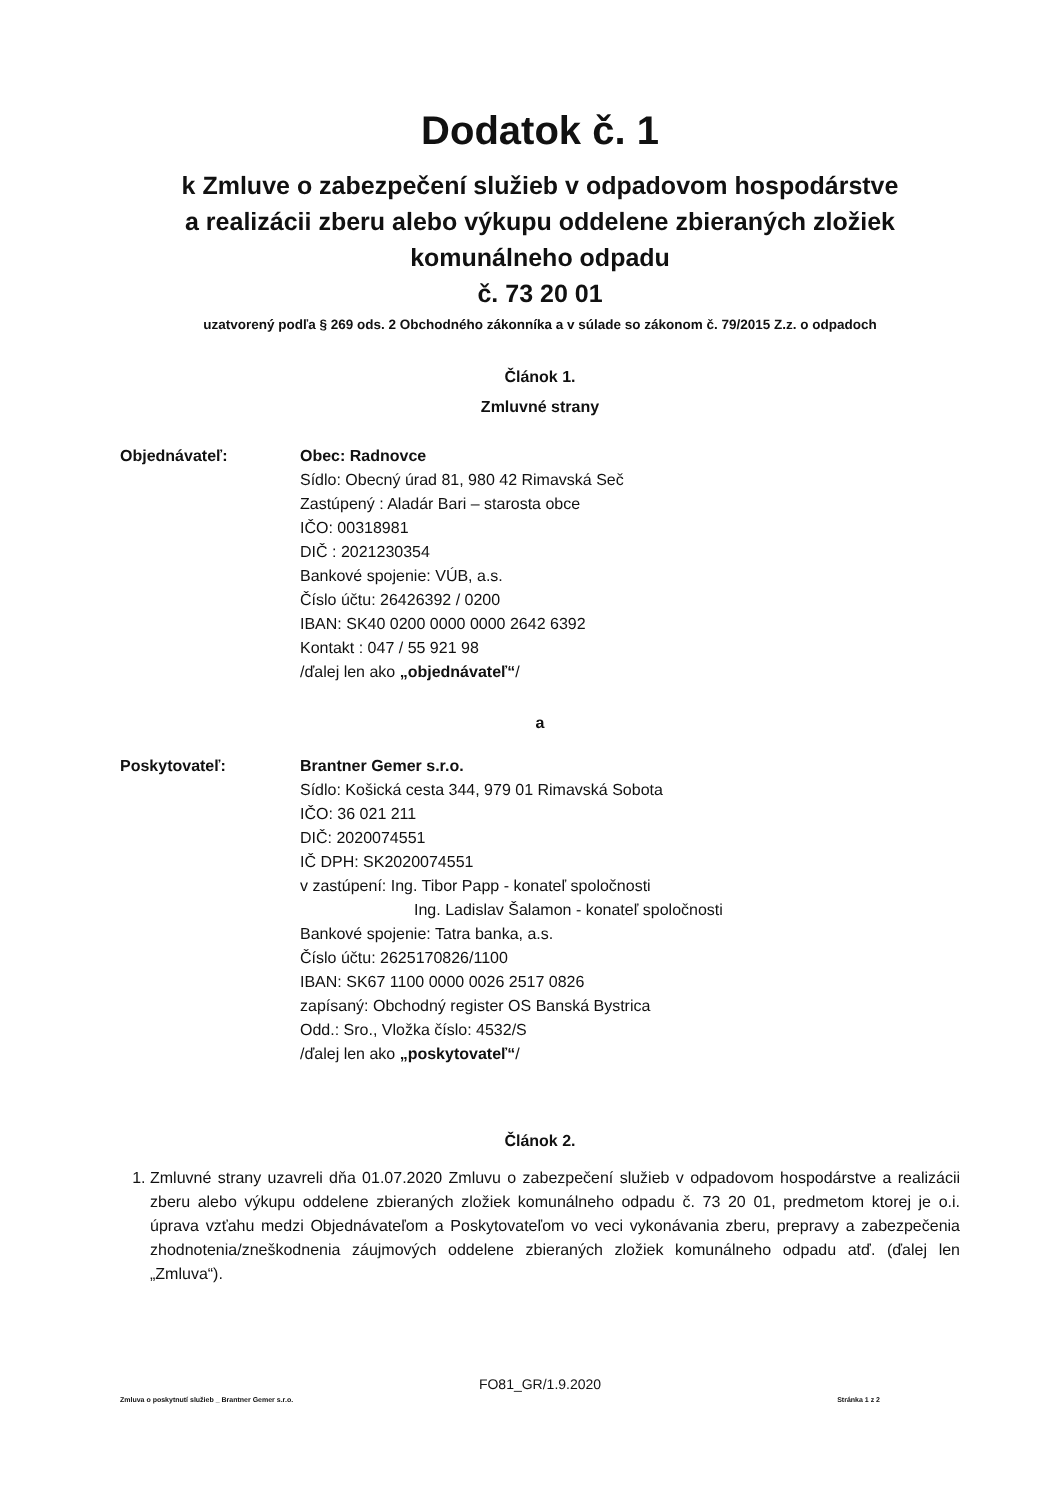Dodatok č. 1
k Zmluve o zabezpečení služieb v odpadovom hospodárstve
a realizácii zberu alebo výkupu oddelene zbieraných zložiek
komunálneho odpadu
č. 73 20 01
uzatvorený podľa § 269 ods. 2 Obchodného zákonníka a v súlade so zákonom č. 79/2015 Z.z. o odpadoch
Článok 1.
Zmluvné strany
Objednávateľ: Obec: Radnovce
Sídlo: Obecný úrad 81, 980 42 Rimavská Seč
Zastúpený : Aladár Bari – starosta obce
IČO: 00318981
DIČ : 2021230354
Bankové spojenie: VÚB, a.s.
Číslo účtu: 26426392 / 0200
IBAN: SK40 0200 0000 0000 2642 6392
Kontakt : 047 / 55 921 98
/ďalej len ako „objednávateľ“/
a
Poskytovateľ: Brantner Gemer s.r.o.
Sídlo: Košická cesta 344, 979 01 Rimavská Sobota
IČO: 36 021 211
DIČ: 2020074551
IČ DPH: SK2020074551
v zastúpení: Ing. Tibor Papp - konateľ spoločnosti
Ing. Ladislav Šalamon - konateľ spoločnosti
Bankové spojenie: Tatra banka, a.s.
Číslo účtu: 2625170826/1100
IBAN: SK67 1100 0000 0026 2517 0826
zapísaný: Obchodný register OS Banská Bystrica
Odd.: Sro., Vložka číslo: 4532/S
/ďalej len ako „poskytovateľ“/
Článok 2.
1. Zmluvné strany uzavreli dňa 01.07.2020 Zmluvu o zabezpečení služieb v odpadovom hospodárstve a realizácii zberu alebo výkupu oddelene zbieraných zložiek komunálneho odpadu č. 73 20 01, predmetom ktorej je o.i. úprava vzťahu medzi Objednávateľom a Poskytovateľom vo veci vykonávania zberu, prepravy a zabezpečenia zhodnotenia/zneškodnenia záujmových oddelene zbieraných zložiek komunálneho odpadu atď. (ďalej len „Zmluva“).
FO81_GR/1.9.2020
Zmluva o poskytnutí služieb _ Brantner Gemer s.r.o. Stránka 1 z 2